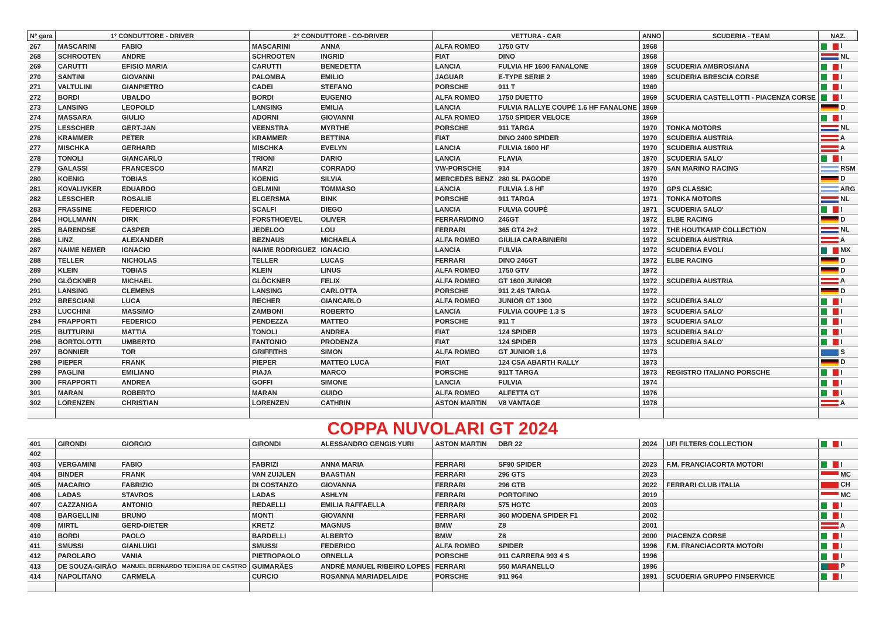| N° gara | 1° CONDUTTORE - DRIVER | | 2° CONDUTTORE - CO-DRIVER | | VETTURA - CAR | | ANNO | SCUDERIA - TEAM | NAZ. |
| --- | --- | --- | --- | --- | --- | --- | --- | --- | --- |
| 267 | MASCARINI | FABIO | MASCARINI | ANNA | ALFA ROMEO | 1750 GTV | 1968 | | I |
| 268 | SCHROOTEN | ANDRE | SCHROOTEN | INGRID | FIAT | DINO | 1968 | | NL |
| 269 | CARUTTI | EFISIO MARIA | CARUTTI | BENEDETTA | LANCIA | FULVIA HF 1600 FANALONE | 1969 | SCUDERIA AMBROSIANA | I |
| 270 | SANTINI | GIOVANNI | PALOMBA | EMILIO | JAGUAR | E-TYPE SERIE 2 | 1969 | SCUDERIA BRESCIA CORSE | I |
| 271 | VALTULINI | GIANPIETRO | CADEI | STEFANO | PORSCHE | 911 T | 1969 | | I |
| 272 | BORDI | UBALDO | BORDI | EUGENIO | ALFA ROMEO | 1750 DUETTO | 1969 | SCUDERIA CASTELLOTTI - PIACENZA CORSE | I |
| 273 | LANSING | LEOPOLD | LANSING | EMILIA | LANCIA | FULVIA RALLYE COUPÉ 1.6 HF FANALONE | 1969 | | D |
| 274 | MASSARA | GIULIO | ADORNI | GIOVANNI | ALFA ROMEO | 1750 SPIDER VELOCE | 1969 | | I |
| 275 | LESSCHER | GERT-JAN | VEENSTRA | MYRTHE | PORSCHE | 911 TARGA | 1970 | TONKA MOTORS | NL |
| 276 | KRAMMER | PETER | KRAMMER | BETTINA | FIAT | DINO 2400 SPIDER | 1970 | SCUDERIA AUSTRIA | A |
| 277 | MISCHKA | GERHARD | MISCHKA | EVELYN | LANCIA | FULVIA 1600 HF | 1970 | SCUDERIA AUSTRIA | A |
| 278 | TONOLI | GIANCARLO | TRIONI | DARIO | LANCIA | FLAVIA | 1970 | SCUDERIA SALO' | I |
| 279 | GALASSI | FRANCESCO | MARZI | CORRADO | VW-PORSCHE | 914 | 1970 | SAN MARINO RACING | RSM |
| 280 | KOENIG | TOBIAS | KOENIG | SILVIA | MERCEDES BENZ | 280 SL PAGODE | 1970 | | D |
| 281 | KOVALIVKER | EDUARDO | GELMINI | TOMMASO | LANCIA | FULVIA 1.6 HF | 1970 | GPS CLASSIC | ARG |
| 282 | LESSCHER | ROSALIE | ELGERSMA | BINK | PORSCHE | 911 TARGA | 1971 | TONKA MOTORS | NL |
| 283 | FRASSINE | FEDERICO | SCALFI | DIEGO | LANCIA | FULVIA COUPÈ | 1971 | SCUDERIA SALO' | I |
| 284 | HOLLMANN | DIRK | FORSTHOEVEL | OLIVER | FERRARI/DINO | 246GT | 1972 | ELBE RACING | D |
| 285 | BARENDSE | CASPER | JEDELOO | LOU | FERRARI | 365 GT4 2+2 | 1972 | THE HOUTKAMP COLLECTION | NL |
| 286 | LINZ | ALEXANDER | BEZNAUS | MICHAELA | ALFA ROMEO | GIULIA CARABINIERI | 1972 | SCUDERIA AUSTRIA | A |
| 287 | NAIME NEMER | IGNACIO | NAIME RODRIGUEZ | IGNACIO | LANCIA | FULVIA | 1972 | SCUDERIA EVOLI | MX |
| 288 | TELLER | NICHOLAS | TELLER | LUCAS | FERRARI | DINO 246GT | 1972 | ELBE RACING | D |
| 289 | KLEIN | TOBIAS | KLEIN | LINUS | ALFA ROMEO | 1750 GTV | 1972 | | D |
| 290 | GLÖCKNER | MICHAEL | GLÖCKNER | FELIX | ALFA ROMEO | GT 1600 JUNIOR | 1972 | SCUDERIA AUSTRIA | A |
| 291 | LANSING | CLEMENS | LANSING | CARLOTTA | PORSCHE | 911 2.4S TARGA | 1972 | | D |
| 292 | BRESCIANI | LUCA | RECHER | GIANCARLO | ALFA ROMEO | JUNIOR GT 1300 | 1972 | SCUDERIA SALO' | I |
| 293 | LUCCHINI | MASSIMO | ZAMBONI | ROBERTO | LANCIA | FULVIA COUPE 1.3 S | 1973 | SCUDERIA SALO' | I |
| 294 | FRAPPORTI | FEDERICO | PENDEZZA | MATTEO | PORSCHE | 911 T | 1973 | SCUDERIA SALO' | I |
| 295 | BUTTURINI | MATTIA | TONOLI | ANDREA | FIAT | 124 SPIDER | 1973 | SCUDERIA SALO' | I |
| 296 | BORTOLOTTI | UMBERTO | FANTONIO | PRODENZA | FIAT | 124 SPIDER | 1973 | SCUDERIA SALO' | I |
| 297 | BONNIER | TOR | GRIFFITHS | SIMON | ALFA ROMEO | GT JUNIOR 1,6 | 1973 | | S |
| 298 | PIEPER | FRANK | PIEPER | MATTEO LUCA | FIAT | 124 CSA ABARTH RALLY | 1973 | | D |
| 299 | PAGLINI | EMILIANO | PIAJA | MARCO | PORSCHE | 911T TARGA | 1973 | REGISTRO ITALIANO PORSCHE | I |
| 300 | FRAPPORTI | ANDREA | GOFFI | SIMONE | LANCIA | FULVIA | 1974 | | I |
| 301 | MARAN | ROBERTO | MARAN | GUIDO | ALFA ROMEO | ALFETTA GT | 1976 | | I |
| 302 | LORENZEN | CHRISTIAN | LORENZEN | CATHRIN | ASTON MARTIN | V8 VANTAGE | 1978 | | A |
| COPPA NUVOLARI GT 2024 | | | | | | | | | |
| 401 | GIRONDI | GIORGIO | GIRONDI | ALESSANDRO GENGIS YURI | ASTON MARTIN | DBR 22 | 2024 | UFI FILTERS COLLECTION | I |
| 402 | | | | | | | | | |
| 403 | VERGAMINI | FABIO | FABRIZI | ANNA MARIA | FERRARI | SF90 SPIDER | 2023 | F.M. FRANCIACORTA MOTORI | I |
| 404 | BINDER | FRANK | VAN ZUIJLEN | BAASTIAN | FERRARI | 296 GTS | 2023 | | MC |
| 405 | MACARIO | FABRIZIO | DI COSTANZO | GIOVANNA | FERRARI | 296 GTB | 2022 | FERRARI CLUB ITALIA | CH |
| 406 | LADAS | STAVROS | LADAS | ASHLYN | FERRARI | PORTOFINO | 2019 | | MC |
| 407 | CAZZANIGA | ANTONIO | REDAELLI | EMILIA RAFFAELLA | FERRARI | 575 HGTC | 2003 | | I |
| 408 | BARGELLINI | BRUNO | MONTI | GIOVANNI | FERRARI | 360 MODENA SPIDER F1 | 2002 | | I |
| 409 | MIRTL | GERD-DIETER | KRETZ | MAGNUS | BMW | Z8 | 2001 | | A |
| 410 | BORDI | PAOLO | BARDELLI | ALBERTO | BMW | Z8 | 2000 | PIACENZA CORSE | I |
| 411 | SMUSSI | GIANLUIGI | SMUSSI | FEDERICO | ALFA ROMEO | SPIDER | 1996 | F.M. FRANCIACORTA MOTORI | I |
| 412 | PAROLARO | VANIA | PIETROPAOLO | ORNELLA | PORSCHE | 911 CARRERA 993 4 S | 1996 | | I |
| 413 | DE SOUZA-GIRÃO | MANUEL BERNARDO TEIXEIRA DE CASTRO | GUIMARÃES | ANDRÉ MANUEL RIBEIRO LOPES | FERRARI | 550 MARANELLO | 1996 | | P |
| 414 | NAPOLITANO | CARMELA | CURCIO | ROSANNA MARIADELAIDE | PORSCHE | 911 964 | 1991 | SCUDERIA GRUPPO FINSERVICE | I |